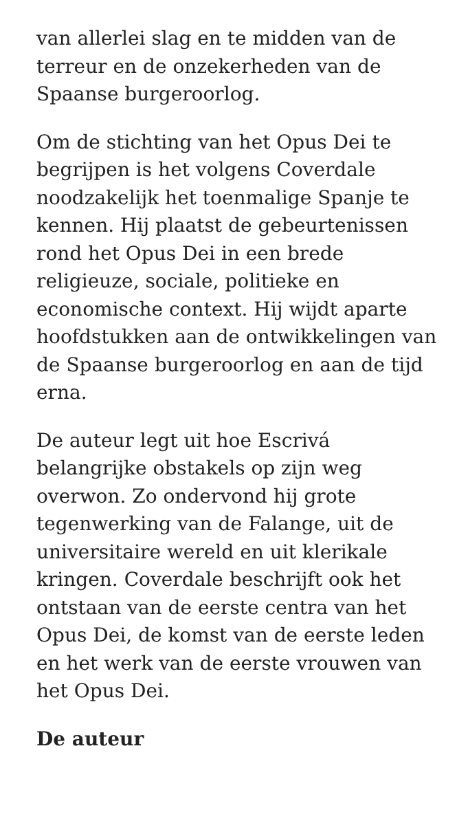van allerlei slag en te midden van de terreur en de onzekerheden van de Spaanse burgeroorlog.
Om de stichting van het Opus Dei te begrijpen is het volgens Coverdale noodzakelijk het toenmalige Spanje te kennen. Hij plaatst de gebeurtenissen rond het Opus Dei in een brede religieuze, sociale, politieke en economische context. Hij wijdt aparte hoofdstukken aan de ontwikkelingen van de Spaanse burgeroorlog en aan de tijd erna.
De auteur legt uit hoe Escrivá belangrijke obstakels op zijn weg overwon. Zo ondervond hij grote tegenwerking van de Falange, uit de universitaire wereld en uit klerikale kringen. Coverdale beschrijft ook het ontstaan van de eerste centra van het Opus Dei, de komst van de eerste leden en het werk van de eerste vrouwen van het Opus Dei.
De auteur